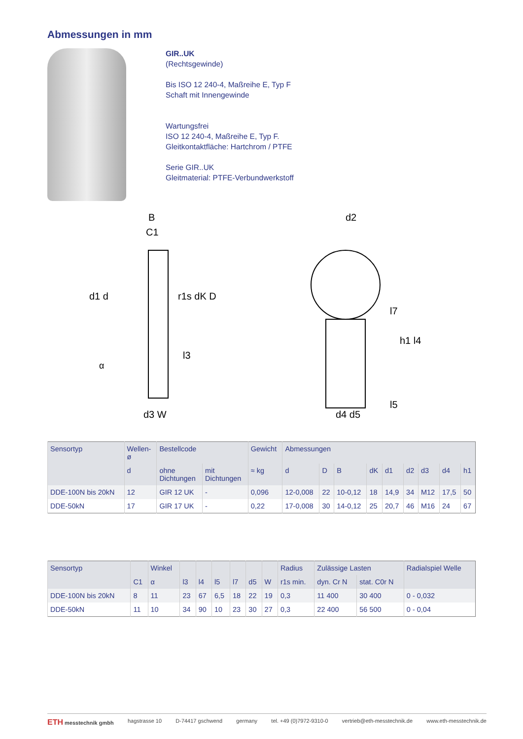Abmessungen in mm
GIR..UK
(Rechtsgewinde)
Bis ISO 12 240-4, Maßreihe E, Typ F
Schaft mit Innengewinde
Wartungsfrei
ISO 12 240-4, Maßreihe E, Typ F.
Gleitkontaktfläche: Hartchrom / PTFE
Serie GIR..UK
Gleitmaterial: PTFE-Verbundwerkstoff
B
C1
d1 d
r1s dK D
α
l3
d3 W
d2
l7
h1 l4
d4 d5
l5
| Sensortyp | Wellen- ø | Bestellcode | | Gewicht | Abmessungen | | | | | | | | |
| --- | --- | --- | --- | --- | --- | --- | --- | --- | --- | --- | --- | --- | --- |
| | d | ohne Dichtungen | mit Dichtungen | ≈ kg | d | D | B | dK | d1 | d2 | d3 | d4 | h1 |
| DDE-100N bis 20kN | 12 | GIR 12 UK | - | 0,096 | 12-0,008 | 22 | 10-0,12 | 18 | 14,9 | 34 | M12 | 17,5 | 50 |
| DDE-50kN | 17 | GIR 17 UK | - | 0,22 | 17-0,008 | 30 | 14-0,12 | 25 | 20,7 | 46 | M16 | 24 | 67 |
| Sensortyp | | Winkel | | | | | | | Radius | Zulässige Lasten | | Radialspiel Welle |
| --- | --- | --- | --- | --- | --- | --- | --- | --- | --- | --- | --- | --- |
| | C1 | α | l3 | l4 | l5 | l7 | d5 | W | r1s min. | dyn. Cr N | stat. C0r N | |
| DDE-100N bis 20kN | 8 | 11 | 23 | 67 | 6,5 | 18 | 22 | 19 | 0,3 | 11 400 | 30 400 | 0 - 0,032 |
| DDE-50kN | 11 | 10 | 34 | 90 | 10 | 23 | 30 | 27 | 0,3 | 22 400 | 56 500 | 0 - 0,04 |
ETH messtechnik gmbh hagstrasse 10 D-74417 gschwend germany tel. +49 (0)7972-9310-0 vertrieb@eth-messtechnik.de www.eth-messtechnik.de